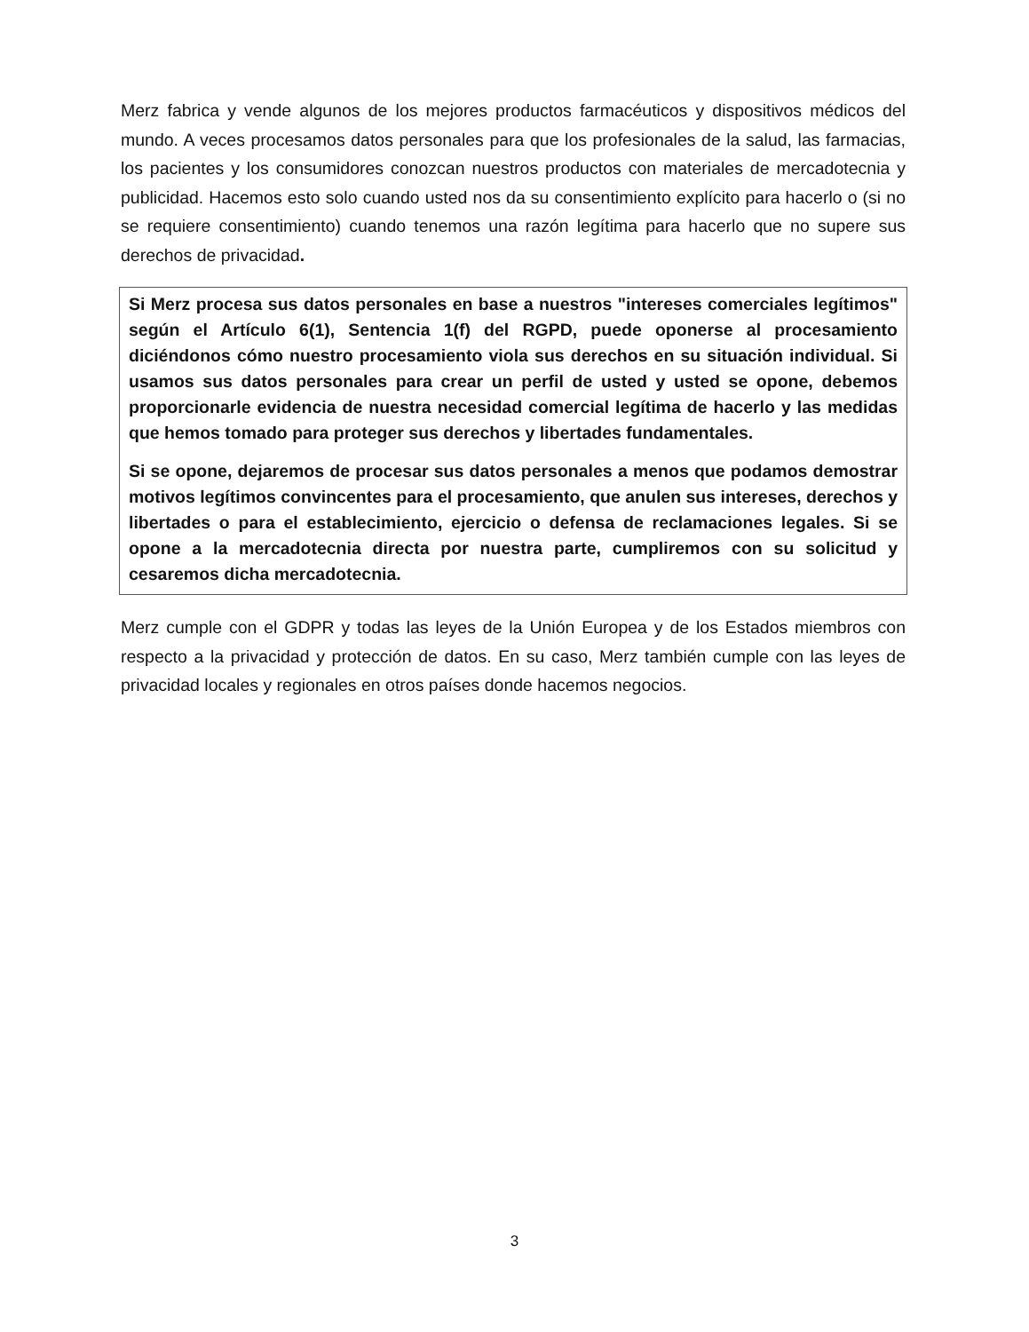Merz fabrica y vende algunos de los mejores productos farmacéuticos y dispositivos médicos del mundo. A veces procesamos datos personales para que los profesionales de la salud, las farmacias, los pacientes y los consumidores conozcan nuestros productos con materiales de mercadotecnia y publicidad. Hacemos esto solo cuando usted nos da su consentimiento explícito para hacerlo o (si no se requiere consentimiento) cuando tenemos una razón legítima para hacerlo que no supere sus derechos de privacidad.
Si Merz procesa sus datos personales en base a nuestros "intereses comerciales legítimos" según el Artículo 6(1), Sentencia 1(f) del RGPD, puede oponerse al procesamiento diciéndonos cómo nuestro procesamiento viola sus derechos en su situación individual. Si usamos sus datos personales para crear un perfil de usted y usted se opone, debemos proporcionarle evidencia de nuestra necesidad comercial legítima de hacerlo y las medidas que hemos tomado para proteger sus derechos y libertades fundamentales.
Si se opone, dejaremos de procesar sus datos personales a menos que podamos demostrar motivos legítimos convincentes para el procesamiento, que anulen sus intereses, derechos y libertades o para el establecimiento, ejercicio o defensa de reclamaciones legales. Si se opone a la mercadotecnia directa por nuestra parte, cumpliremos con su solicitud y cesaremos dicha mercadotecnia.
Merz cumple con el GDPR y todas las leyes de la Unión Europea y de los Estados miembros con respecto a la privacidad y protección de datos. En su caso, Merz también cumple con las leyes de privacidad locales y regionales en otros países donde hacemos negocios.
3